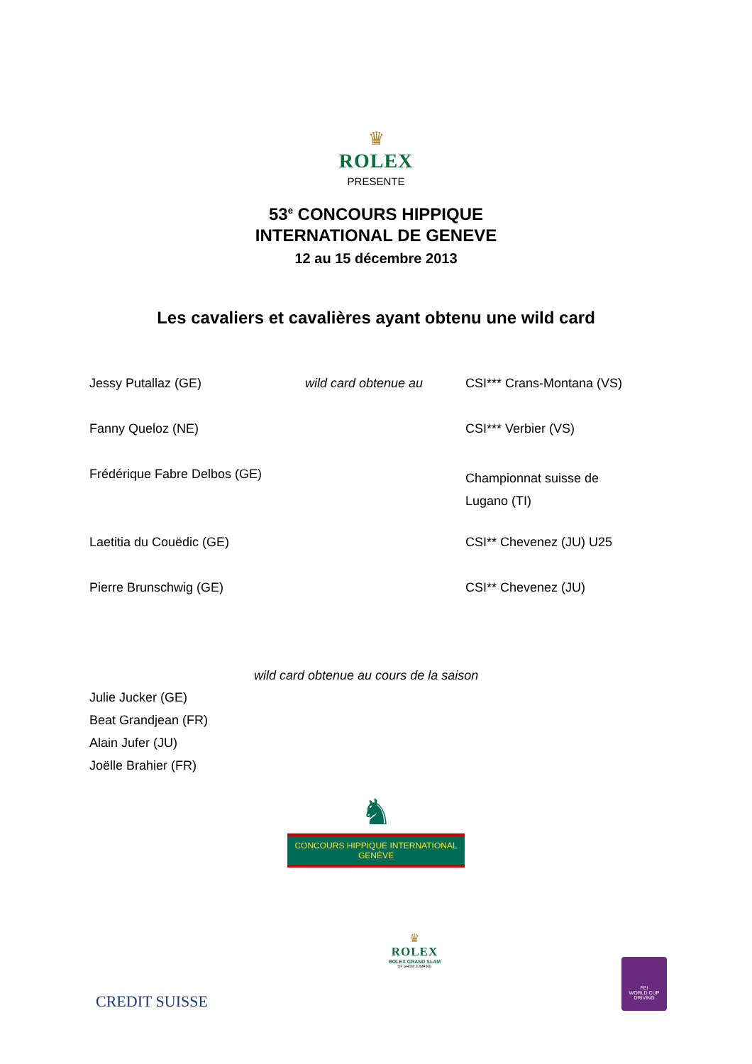♛
ROLEX
PRESENTE
53<sup>e</sup> CONCOURS HIPPIQUE
INTERNATIONAL DE GENEVE
12 au 15 décembre 2013
Les cavaliers et cavalières ayant obtenu une wild card
| Jessy Putallaz (GE) | wild card obtenue au | CSI*** Crans-Montana (VS) |
| Fanny Queloz (NE) | | CSI*** Verbier (VS) |
| Frédérique Fabre Delbos (GE) | | Championnat suisse de Lugano (TI) |
| Laetitia du Couëdic (GE) | | CSI** Chevenez (JU) U25 |
| Pierre Brunschwig (GE) | | CSI** Chevenez (JU) |
wild card obtenue au cours de la saison
Julie Jucker (GE)
Beat Grandjean (FR)
Alain Jufer (JU)
Joëlle Brahier (FR)
♞
CONCOURS HIPPIQUE INTERNATIONAL
GENÈVE
CREDIT SUISSE
♛
ROLEX
ROLEX GRAND SLAM
OF SHOW JUMPING
FEI
WORLD CUP
DRIVING